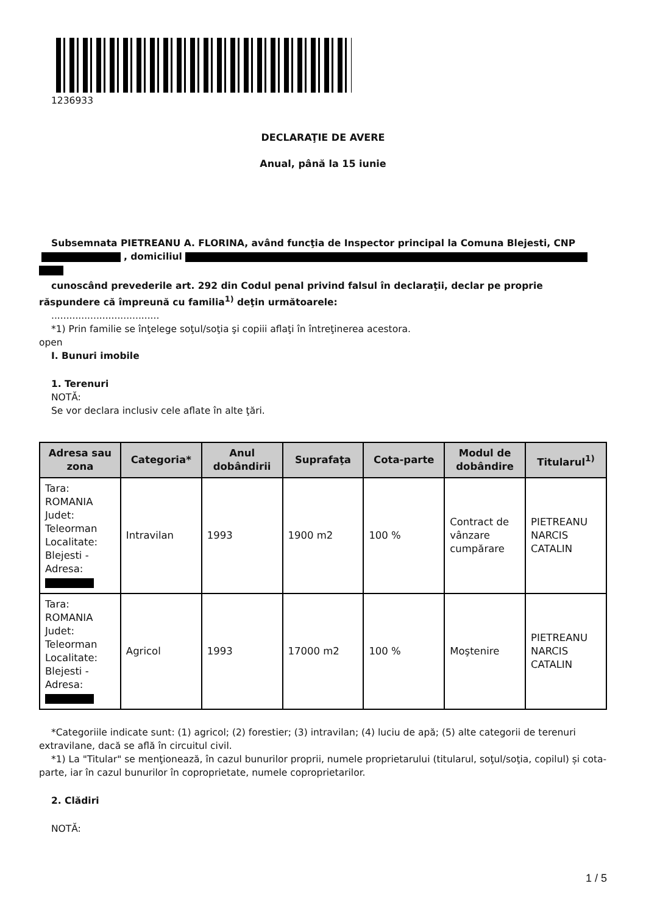1236933
DECLARAŢIE DE AVERE
Anual, până la 15 iunie
Subsemnata PIETREANU A. FLORINA, având funcţia de Inspector principal la Comuna Blejesti, CNP
, domiciliul
cunoscând prevederile art. 292 din Codul penal privind falsul în declaraţii, declar pe proprie răspundere că împreună cu familia<sup>1)</sup> deţin următoarele:
....................................
*1) Prin familie se înţelege soţul/soţia şi copiii aflaţi în întreţinerea acestora.
open
I. Bunuri imobile
1. Terenuri
NOTĂ:
Se vor declara inclusiv cele aflate în alte ţări.
| Adresa sau zona | Categoria* | Anul dobândirii | Suprafaţa | Cota-parte | Modul de dobândire | Titularul<sup>1)</sup> |
| --- | --- | --- | --- | --- | --- | --- |
| Tara: ROMANIA Judet: Teleorman Localitate: Blejesti - Adresa: | Intravilan | 1993 | 1900 m2 | 100 % | Contract de vânzare cumpărare | PIETREANU NARCIS CATALIN |
| Tara: ROMANIA Judet: Teleorman Localitate: Blejesti - Adresa: | Agricol | 1993 | 17000 m2 | 100 % | Moştenire | PIETREANU NARCIS CATALIN |
*Categoriile indicate sunt: (1) agricol; (2) forestier; (3) intravilan; (4) luciu de apă; (5) alte categorii de terenuri extravilane, dacă se află în circuitul civil.
*1) La "Titular" se menţionează, în cazul bunurilor proprii, numele proprietarului (titularul, soţul/soţia, copilul) și cota-parte, iar în cazul bunurilor în coproprietate, numele coproprietarilor.
2. Clădiri
NOTĂ:
1 / 5